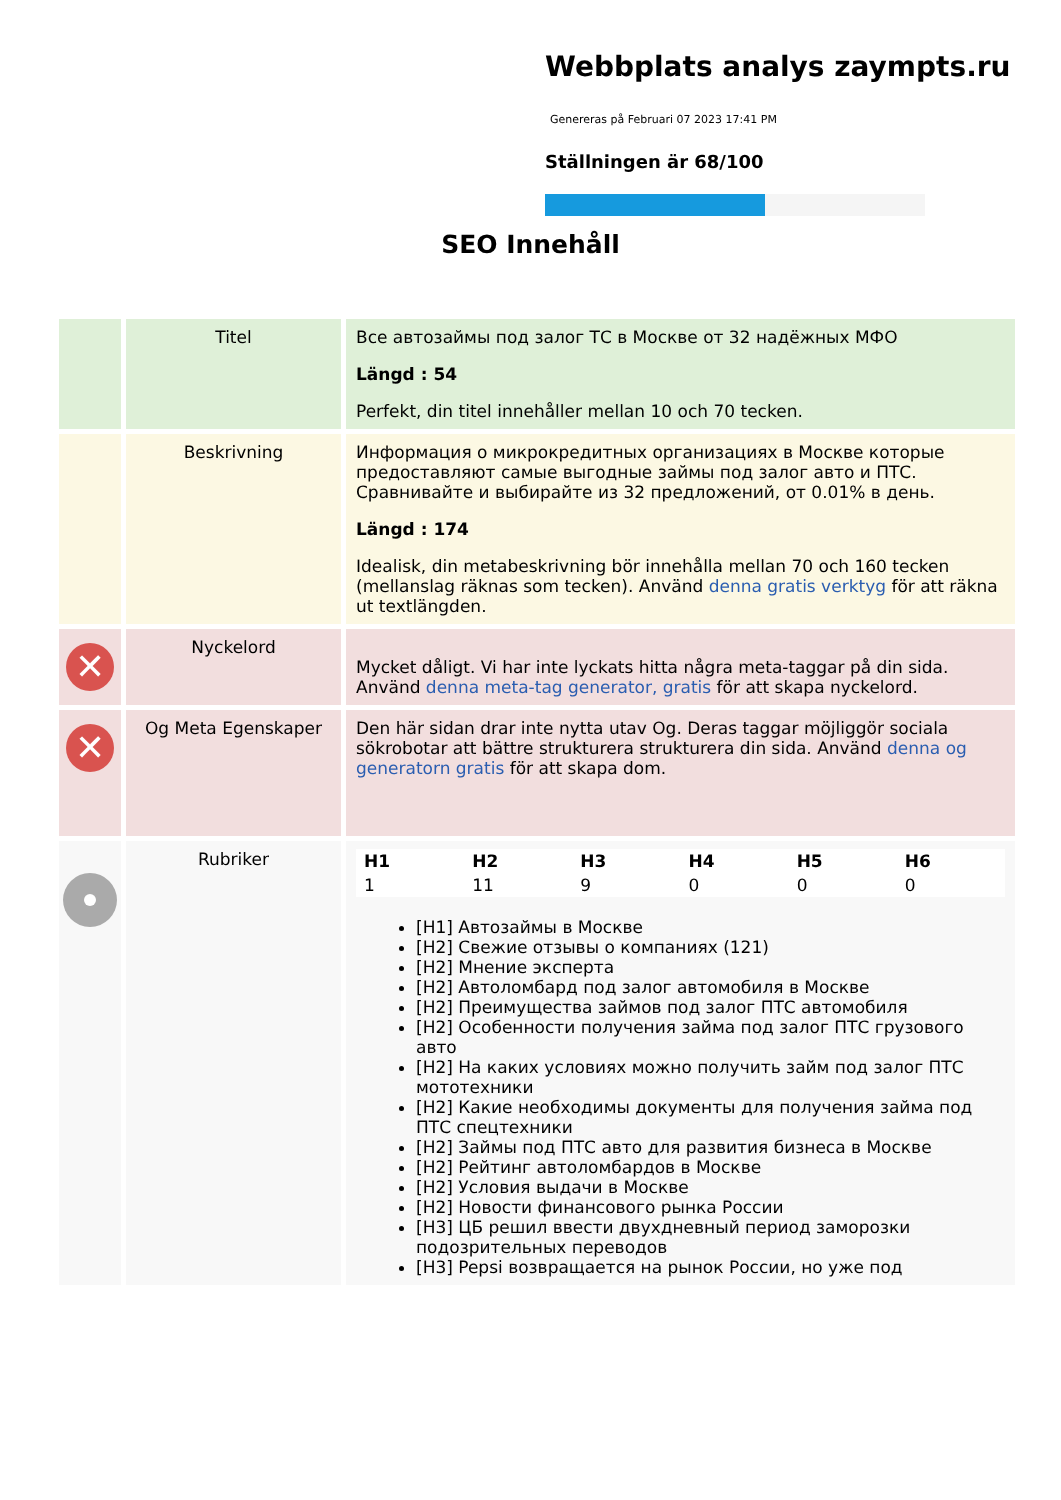Webbplats analys zaympts.ru
Genereras på Februari 07 2023 17:41 PM
Ställningen är 68/100
SEO Innehåll
| | Titel | Все автозаймы под залог ТС в Москве от 32 надёжных МФО Längd : 54 Perfekt, din titel innehåller mellan 10 och 70 tecken. |
| | Beskrivning | Информация о микрокредитных организациях в Москве которые предоставляют самые выгодные займы под залог авто и ПТС. Сравнивайте и выбирайте из 32 предложений, от 0.01% в день. Längd : 174 Idealisk, din metabeskrivning bör innehålla mellan 70 och 160 tecken (mellanslag räknas som tecken). Använd denna gratis verktyg för att räkna ut textlängden. |
| ✕ | Nyckelord | Mycket dåligt. Vi har inte lyckats hitta några meta-taggar på din sida. Använd denna meta-tag generator, gratis för att skapa nyckelord. |
| ✕ | Og Meta Egenskaper | Den här sidan drar inte nytta utav Og. Deras taggar möjliggör sociala sökrobotar att bättre strukturera strukturera din sida. Använd denna og generatorn gratis för att skapa dom. |
| | Rubriker | / H1 / H2 / H3 / H4 / H5 / H6 / / --- / --- / --- / --- / --- / --- / / 1 / 11 / 9 / 0 / 0 / 0 / [H1] Автозаймы в Москве [H2] Свежие отзывы о компаниях (121) [H2] Мнение эксперта [H2] Автоломбард под залог автомобиля в Москве [H2] Преимущества займов под залог ПТС автомобиля [H2] Особенности получения займа под залог ПТС грузового авто [H2] На каких условиях можно получить займ под залог ПТС мототехники [H2] Какие необходимы документы для получения займа под ПТС спецтехники [H2] Займы под ПТС авто для развития бизнеса в Москве [H2] Рейтинг автоломбардов в Москве [H2] Условия выдачи в Москве [H2] Новости финансового рынка России [H3] ЦБ решил ввести двухдневный период заморозки подозрительных переводов [H3] Pepsi возвращается на рынок России, но уже под |